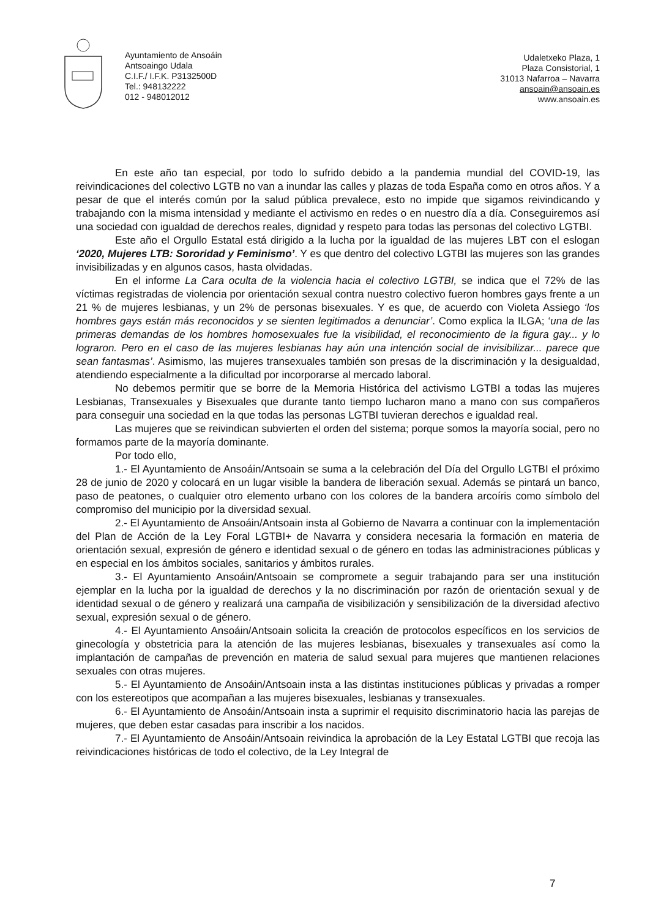Ayuntamiento de Ansoáin
Antsoaingo Udala
C.I.F./ I.F.K. P3132500D
Tel.: 948132222
012 - 948012012
Udaletxeko Plaza, 1
Plaza Consistorial, 1
31013 Nafarroa – Navarra
ansoain@ansoain.es
www.ansoain.es
En este año tan especial, por todo lo sufrido debido a la pandemia mundial del COVID-19, las reivindicaciones del colectivo LGTB no van a inundar las calles y plazas de toda España como en otros años. Y a pesar de que el interés común por la salud pública prevalece, esto no impide que sigamos reivindicando y trabajando con la misma intensidad y mediante el activismo en redes o en nuestro día a día. Conseguiremos así una sociedad con igualdad de derechos reales, dignidad y respeto para todas las personas del colectivo LGTBI.
Este año el Orgullo Estatal está dirigido a la lucha por la igualdad de las mujeres LBT con el eslogan ‘2020, Mujeres LTB: Sororidad y Feminismo’. Y es que dentro del colectivo LGTBI las mujeres son las grandes invisibilizadas y en algunos casos, hasta olvidadas.
En el informe La Cara oculta de la violencia hacia el colectivo LGTBI, se indica que el 72% de las víctimas registradas de violencia por orientación sexual contra nuestro colectivo fueron hombres gays frente a un 21 % de mujeres lesbianas, y un 2% de personas bisexuales. Y es que, de acuerdo con Violeta Assiego ‘los hombres gays están más reconocidos y se sienten legitimados a denunciar’. Como explica la ILGA; ‘una de las primeras demandas de los hombres homosexuales fue la visibilidad, el reconocimiento de la figura gay... y lo lograron. Pero en el caso de las mujeres lesbianas hay aún una intención social de invisibilizar... parece que sean fantasmas’. Asimismo, las mujeres transexuales también son presas de la discriminación y la desigualdad, atendiendo especialmente a la dificultad por incorporarse al mercado laboral.
No debemos permitir que se borre de la Memoria Histórica del activismo LGTBI a todas las mujeres Lesbianas, Transexuales y Bisexuales que durante tanto tiempo lucharon mano a mano con sus compañeros para conseguir una sociedad en la que todas las personas LGTBI tuvieran derechos e igualdad real.
Las mujeres que se reivindican subvierten el orden del sistema; porque somos la mayoría social, pero no formamos parte de la mayoría dominante.
Por todo ello,
1.- El Ayuntamiento de Ansoáin/Antsoain se suma a la celebración del Día del Orgullo LGTBI el próximo 28 de junio de 2020 y colocará en un lugar visible la bandera de liberación sexual. Además se pintará un banco, paso de peatones, o cualquier otro elemento urbano con los colores de la bandera arcoíris como símbolo del compromiso del municipio por la diversidad sexual.
2.- El Ayuntamiento de Ansoáin/Antsoain insta al Gobierno de Navarra a continuar con la implementación del Plan de Acción de la Ley Foral LGTBI+ de Navarra y considera necesaria la formación en materia de orientación sexual, expresión de género e identidad sexual o de género en todas las administraciones públicas y en especial en los ámbitos sociales, sanitarios y ámbitos rurales.
3.- El Ayuntamiento Ansoáin/Antsoain se compromete a seguir trabajando para ser una institución ejemplar en la lucha por la igualdad de derechos y la no discriminación por razón de orientación sexual y de identidad sexual o de género y realizará una campaña de visibilización y sensibilización de la diversidad afectivo sexual, expresión sexual o de género.
4.- El Ayuntamiento Ansoáin/Antsoain solicita la creación de protocolos específicos en los servicios de ginecología y obstetricia para la atención de las mujeres lesbianas, bisexuales y transexuales así como la implantación de campañas de prevención en materia de salud sexual para mujeres que mantienen relaciones sexuales con otras mujeres.
5.- El Ayuntamiento de Ansoáin/Antsoain insta a las distintas instituciones públicas y privadas a romper con los estereotipos que acompañan a las mujeres bisexuales, lesbianas y transexuales.
6.- El Ayuntamiento de Ansoáin/Antsoain insta a suprimir el requisito discriminatorio hacia las parejas de mujeres, que deben estar casadas para inscribir a los nacidos.
7.- El Ayuntamiento de Ansoáin/Antsoain reivindica la aprobación de la Ley Estatal LGTBI que recoja las reivindicaciones históricas de todo el colectivo, de la Ley Integral de
7